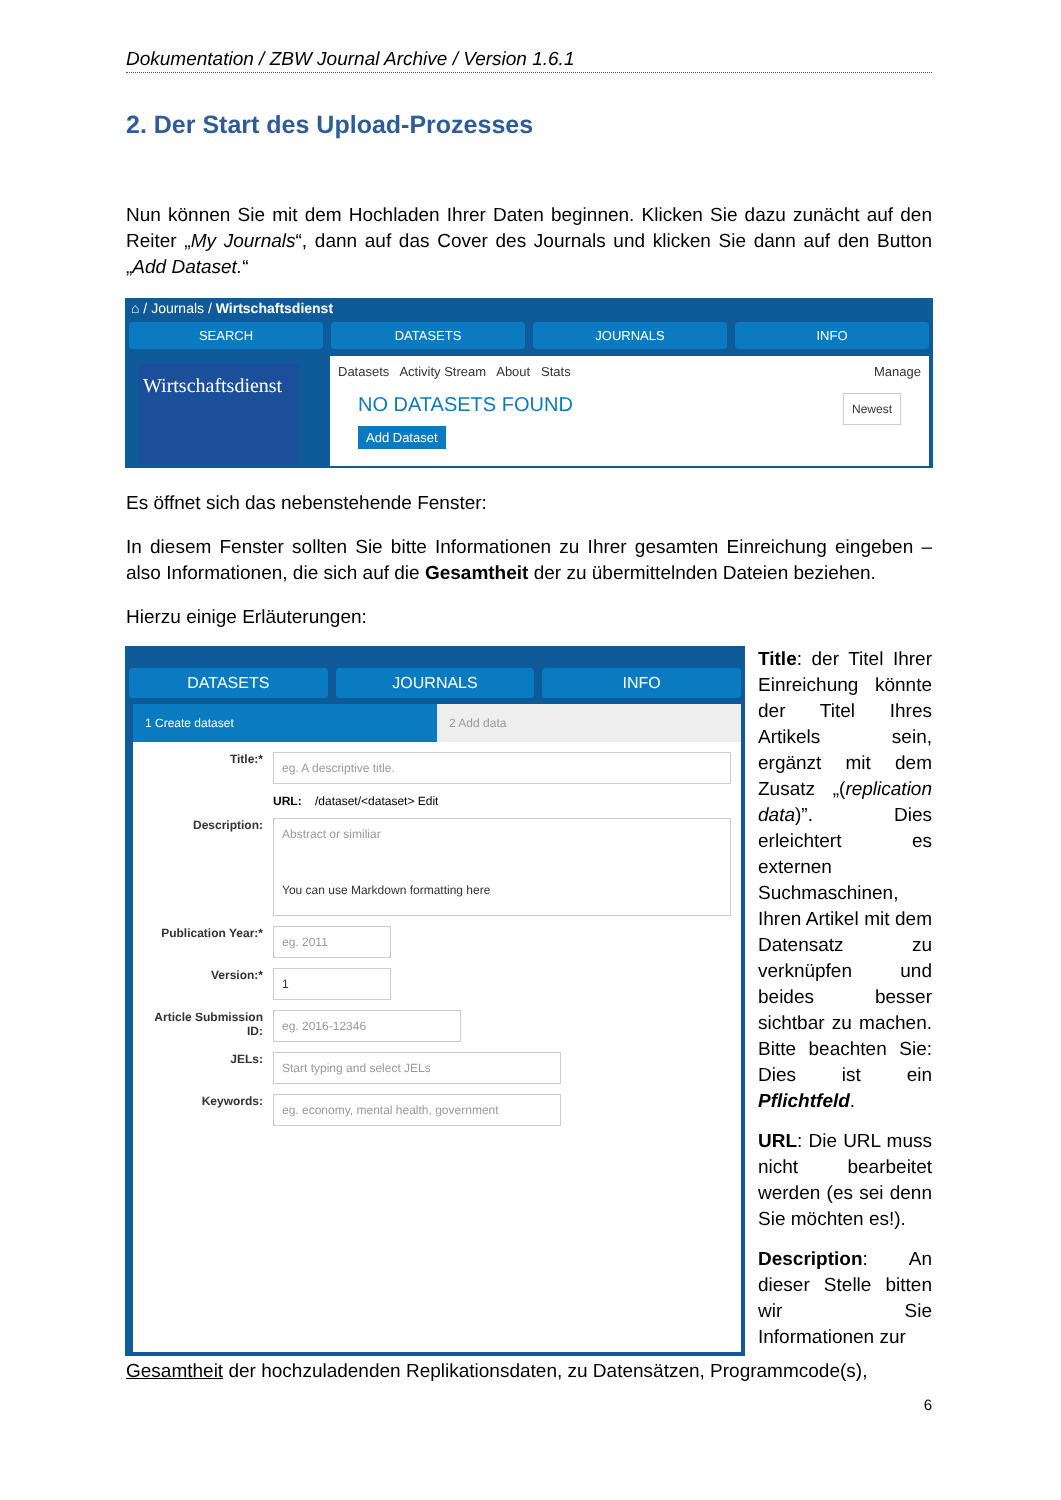Dokumentation / ZBW Journal Archive / Version 1.6.1
2. Der Start des Upload-Prozesses
Nun können Sie mit dem Hochladen Ihrer Daten beginnen. Klicken Sie dazu zunächt auf den Reiter „My Journals“, dann auf das Cover des Journals und klicken Sie dann auf den Button „Add Dataset.“
⌂ / Journals / Wirtschaftsdienst
SEARCH DATASETS JOURNALS INFO
Wirtschaftsdienst
Datasets Activity Stream About Stats Manage
NO DATASETS FOUND Newest
Add Dataset
Es öffnet sich das nebenstehende Fenster:
In diesem Fenster sollten Sie bitte Informationen zu Ihrer gesamten Einreichung eingeben – also Informationen, die sich auf die Gesamtheit der zu übermittelnden Dateien beziehen.
Hierzu einige Erläuterungen:
DATASETS JOURNALS INFO
1 Create dataset 2 Add data
Title:*
eg. A descriptive title.
URL: /dataset/<dataset> Edit
Description:
Abstract or similiar
You can use Markdown formatting here
Publication Year:*
eg. 2011
Version:*
1
Article Submission ID:
eg. 2016-12346
JELs:
Start typing and select JELs
Keywords:
eg. economy, mental health, government
Title: der Titel Ihrer Einreichung könnte der Titel Ihres Artikels sein, ergänzt mit dem Zusatz „(replication data)”. Dies erleichtert es externen Suchmaschinen, Ihren Artikel mit dem Datensatz zu verknüpfen und beides besser sichtbar zu machen. Bitte beachten Sie: Dies ist ein Pflichtfeld.
URL: Die URL muss nicht bearbeitet werden (es sei denn Sie möchten es!).
Description: An dieser Stelle bitten wir Sie Informationen zur
Gesamtheit der hochzuladenden Replikationsdaten, zu Datensätzen, Programmcode(s),
6